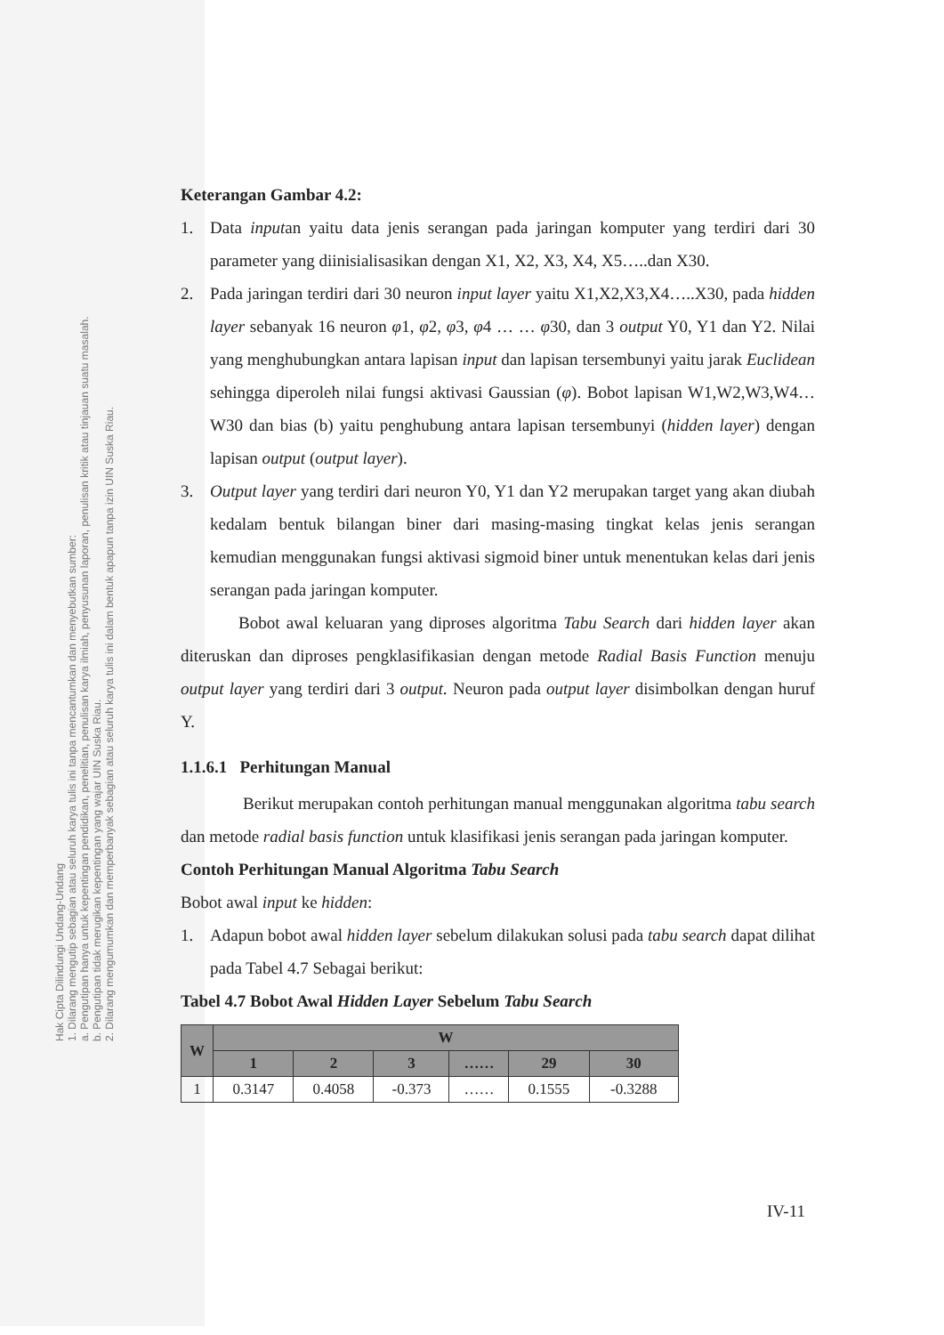Hak Cipta Dilindungi Undang-Undang
1. Dilarang mengutip sebagian atau seluruh karya tulis ini tanpa mencantumkan dan menyebutkan sumber:
a. Pengutipan hanya untuk kepentingan pendidikan, penelitian, penulisan karya ilmiah, penyusunan laporan, penulisan kritik atau tinjauan suatu masalah.
b. Pengutipan tidak merugikan kepentingan yang wajar UIN Suska Riau.
2. Dilarang mengumumkan dan memperbanyak sebagian atau seluruh karya tulis ini dalam bentuk apapun tanpa izin UIN Suska Riau.
Keterangan Gambar 4.2:
1. Data inputan yaitu data jenis serangan pada jaringan komputer yang terdiri dari 30 parameter yang diinisialisasikan dengan X1, X2, X3, X4, X5…..dan X30.
2. Pada jaringan terdiri dari 30 neuron input layer yaitu X1,X2,X3,X4…..X30, pada hidden layer sebanyak 16 neuron φ1, φ2, φ3, φ4 … … φ30, dan 3 output Y0, Y1 dan Y2. Nilai yang menghubungkan antara lapisan input dan lapisan tersembunyi yaitu jarak Euclidean sehingga diperoleh nilai fungsi aktivasi Gaussian (φ). Bobot lapisan W1,W2,W3,W4…W30 dan bias (b) yaitu penghubung antara lapisan tersembunyi (hidden layer) dengan lapisan output (output layer).
3. Output layer yang terdiri dari neuron Y0, Y1 dan Y2 merupakan target yang akan diubah kedalam bentuk bilangan biner dari masing-masing tingkat kelas jenis serangan kemudian menggunakan fungsi aktivasi sigmoid biner untuk menentukan kelas dari jenis serangan pada jaringan komputer.
Bobot awal keluaran yang diproses algoritma Tabu Search dari hidden layer akan diteruskan dan diproses pengklasifikasian dengan metode Radial Basis Function menuju output layer yang terdiri dari 3 output. Neuron pada output layer disimbolkan dengan huruf Y.
1.1.6.1 Perhitungan Manual
Berikut merupakan contoh perhitungan manual menggunakan algoritma tabu search dan metode radial basis function untuk klasifikasi jenis serangan pada jaringan komputer.
Contoh Perhitungan Manual Algoritma Tabu Search
Bobot awal input ke hidden:
1. Adapun bobot awal hidden layer sebelum dilakukan solusi pada tabu search dapat dilihat pada Tabel 4.7 Sebagai berikut:
Tabel 4.7 Bobot Awal Hidden Layer Sebelum Tabu Search
| W | W | | | | | |
| --- | --- | --- | --- | --- | --- | --- |
| | 1 | 2 | 3 | …… | 29 | 30 |
| 1 | 0.3147 | 0.4058 | -0.373 | …… | 0.1555 | -0.3288 |
IV-11